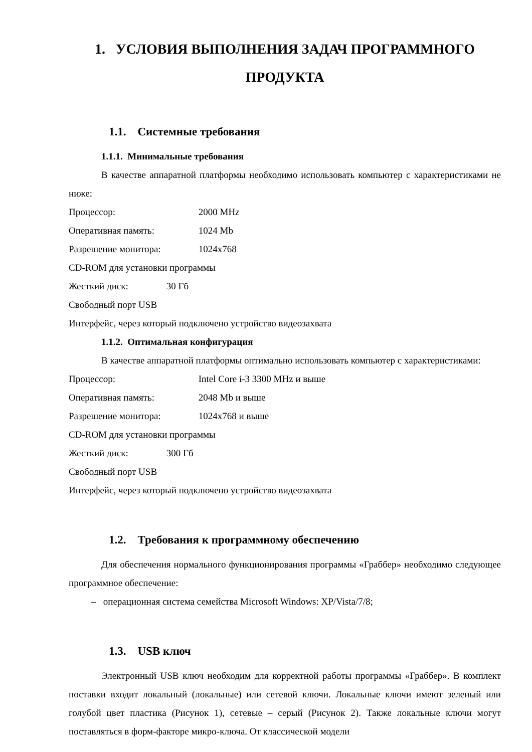1. УСЛОВИЯ ВЫПОЛНЕНИЯ ЗАДАЧ ПРОГРАММНОГО ПРОДУКТА
1.1. Системные требования
1.1.1. Минимальные требования
В качестве аппаратной платформы необходимо использовать компьютер с характеристиками не ниже:
Процессор: 2000 MHz
Оперативная память: 1024 Mb
Разрешение монитора: 1024x768
CD-ROM для установки программы
Жесткий диск: 30 Гб
Свободный порт USB
Интерфейс, через который подключено устройство видеозахвата
1.1.2. Оптимальная конфигурация
В качестве аппаратной платформы оптимально использовать компьютер с характеристиками:
Процессор: Intel Core i-3 3300 MHz и выше
Оперативная память: 2048 Mb и выше
Разрешение монитора: 1024x768 и выше
CD-ROM для установки программы
Жесткий диск: 300 Гб
Свободный порт USB
Интерфейс, через который подключено устройство видеозахвата
1.2. Требования к программному обеспечению
Для обеспечения нормального функционирования программы «Граббер» необходимо следующее программное обеспечение:
– операционная система семейства Microsoft Windows: XP/Vista/7/8;
1.3. USB ключ
Электронный USB ключ необходим для корректной работы программы «Граббер». В комплект поставки входит локальный (локальные) или сетевой ключи. Локальные ключи имеют зеленый или голубой цвет пластика (Рисунок 1), сетевые – серый (Рисунок 2). Также локальные ключи могут поставляться в форм-факторе микро-ключа. От классической модели